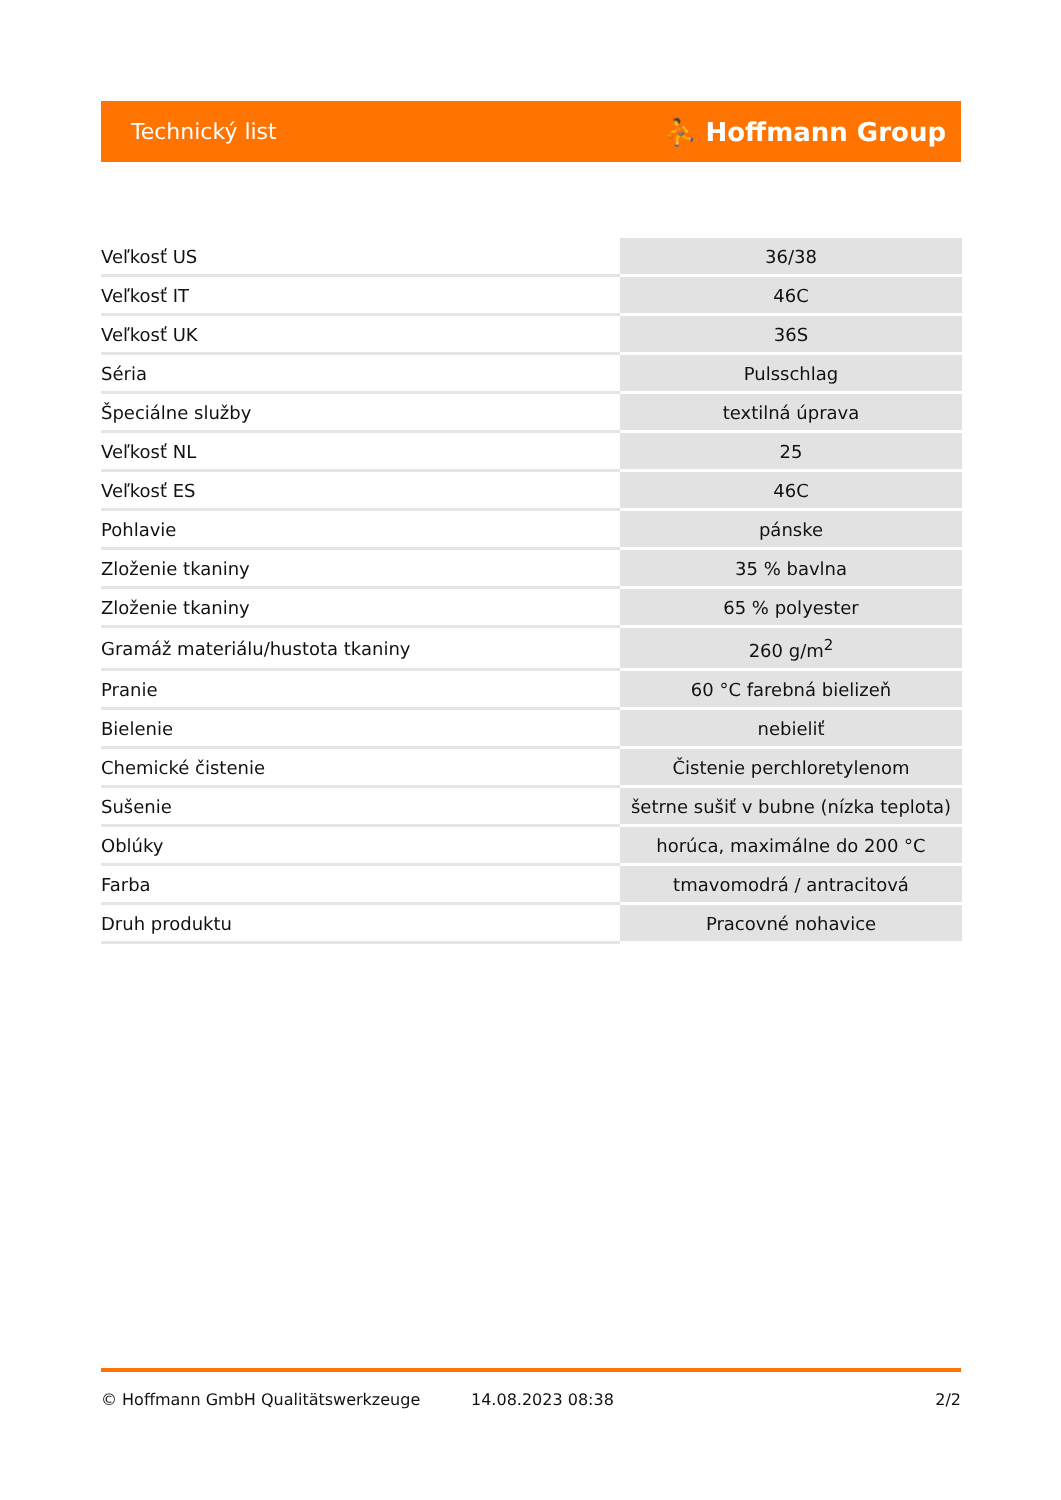Technický list ⛹ Hoffmann Group
| Veľkosť US | 36/38 |
| Veľkosť IT | 46C |
| Veľkosť UK | 36S |
| Séria | Pulsschlag |
| Špeciálne služby | textilná úprava |
| Veľkosť NL | 25 |
| Veľkosť ES | 46C |
| Pohlavie | pánske |
| Zloženie tkaniny | 35 % bavlna |
| Zloženie tkaniny | 65 % polyester |
| Gramáž materiálu/hustota tkaniny | 260 g/m<sup>2</sup> |
| Pranie | 60 °C farebná bielizeň |
| Bielenie | nebieliť |
| Chemické čistenie | Čistenie perchloretylenom |
| Sušenie | šetrne sušiť v bubne (nízka teplota) |
| Oblúky | horúca, maximálne do 200 °C |
| Farba | tmavomodrá / antracitová |
| Druh produktu | Pracovné nohavice |
© Hoffmann GmbH Qualitätswerkzeuge 14.08.2023 08:38 2/2